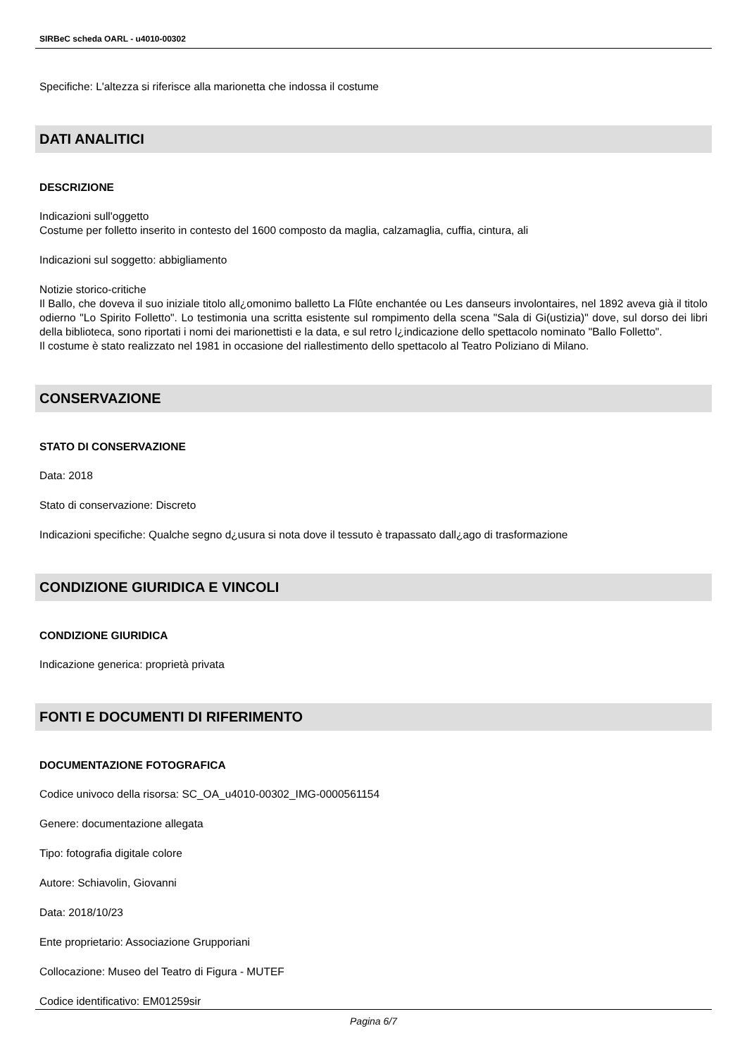SIRBeC scheda OARL - u4010-00302
Specifiche: L'altezza si riferisce alla marionetta che indossa il costume
DATI ANALITICI
DESCRIZIONE
Indicazioni sull'oggetto
Costume per folletto inserito in contesto del 1600 composto da maglia, calzamaglia, cuffia, cintura, ali
Indicazioni sul soggetto: abbigliamento
Notizie storico-critiche
Il Ballo, che doveva il suo iniziale titolo all¿omonimo balletto La Flûte enchantée ou Les danseurs involontaires, nel 1892 aveva già il titolo odierno "Lo Spirito Folletto". Lo testimonia una scritta esistente sul rompimento della scena "Sala di Gi(ustizia)" dove, sul dorso dei libri della biblioteca, sono riportati i nomi dei marionettisti e la data, e sul retro l¿indicazione dello spettacolo nominato "Ballo Folletto".
Il costume è stato realizzato nel 1981 in occasione del riallestimento dello spettacolo al Teatro Poliziano di Milano.
CONSERVAZIONE
STATO DI CONSERVAZIONE
Data: 2018
Stato di conservazione: Discreto
Indicazioni specifiche: Qualche segno d¿usura si nota dove il tessuto è trapassato dall¿ago di trasformazione
CONDIZIONE GIURIDICA E VINCOLI
CONDIZIONE GIURIDICA
Indicazione generica: proprietà privata
FONTI E DOCUMENTI DI RIFERIMENTO
DOCUMENTAZIONE FOTOGRAFICA
Codice univoco della risorsa: SC_OA_u4010-00302_IMG-0000561154
Genere: documentazione allegata
Tipo: fotografia digitale colore
Autore: Schiavolin, Giovanni
Data: 2018/10/23
Ente proprietario: Associazione Grupporiani
Collocazione: Museo del Teatro di Figura - MUTEF
Codice identificativo: EM01259sir
Pagina 6/7